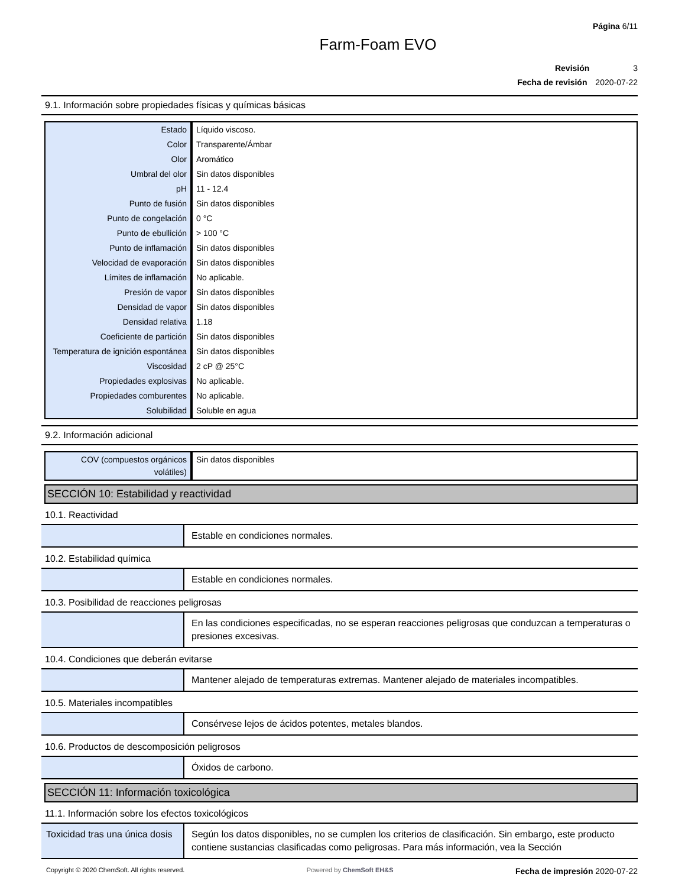Página 6/11
Farm-Foam EVO
Revisión 3
Fecha de revisión 2020-07-22
9.1. Información sobre propiedades físicas y químicas básicas
| Estado | Líquido viscoso. |
| Color | Transparente/Ámbar |
| Olor | Aromático |
| Umbral del olor | Sin datos disponibles |
| pH | 11 - 12.4 |
| Punto de fusión | Sin datos disponibles |
| Punto de congelación | 0 °C |
| Punto de ebullición | > 100 °C |
| Punto de inflamación | Sin datos disponibles |
| Velocidad de evaporación | Sin datos disponibles |
| Límites de inflamación | No aplicable. |
| Presión de vapor | Sin datos disponibles |
| Densidad de vapor | Sin datos disponibles |
| Densidad relativa | 1.18 |
| Coeficiente de partición | Sin datos disponibles |
| Temperatura de ignición espontánea | Sin datos disponibles |
| Viscosidad | 2 cP @ 25°C |
| Propiedades explosivas | No aplicable. |
| Propiedades comburentes | No aplicable. |
| Solubilidad | Soluble en agua |
9.2. Información adicional
| COV (compuestos orgánicos volátiles) | Sin datos disponibles |
SECCIÓN 10: Estabilidad y reactividad
10.1. Reactividad
| | Estable en condiciones normales. |
10.2. Estabilidad química
| | Estable en condiciones normales. |
10.3. Posibilidad de reacciones peligrosas
| | En las condiciones especificadas, no se esperan reacciones peligrosas que conduzcan a temperaturas o presiones excesivas. |
10.4. Condiciones que deberán evitarse
| | Mantener alejado de temperaturas extremas. Mantener alejado de materiales incompatibles. |
10.5. Materiales incompatibles
| | Consérvese lejos de ácidos potentes, metales blandos. |
10.6. Productos de descomposición peligrosos
| | Óxidos de carbono. |
SECCIÓN 11: Información toxicológica
11.1. Información sobre los efectos toxicológicos
| Toxicidad tras una única dosis | Según los datos disponibles, no se cumplen los criterios de clasificación. Sin embargo, este producto contiene sustancias clasificadas como peligrosas. Para más información, vea la Sección |
Copyright © 2020 ChemSoft. All rights reserved. Powered by ChemSoft EH&S Fecha de impresión 2020-07-22